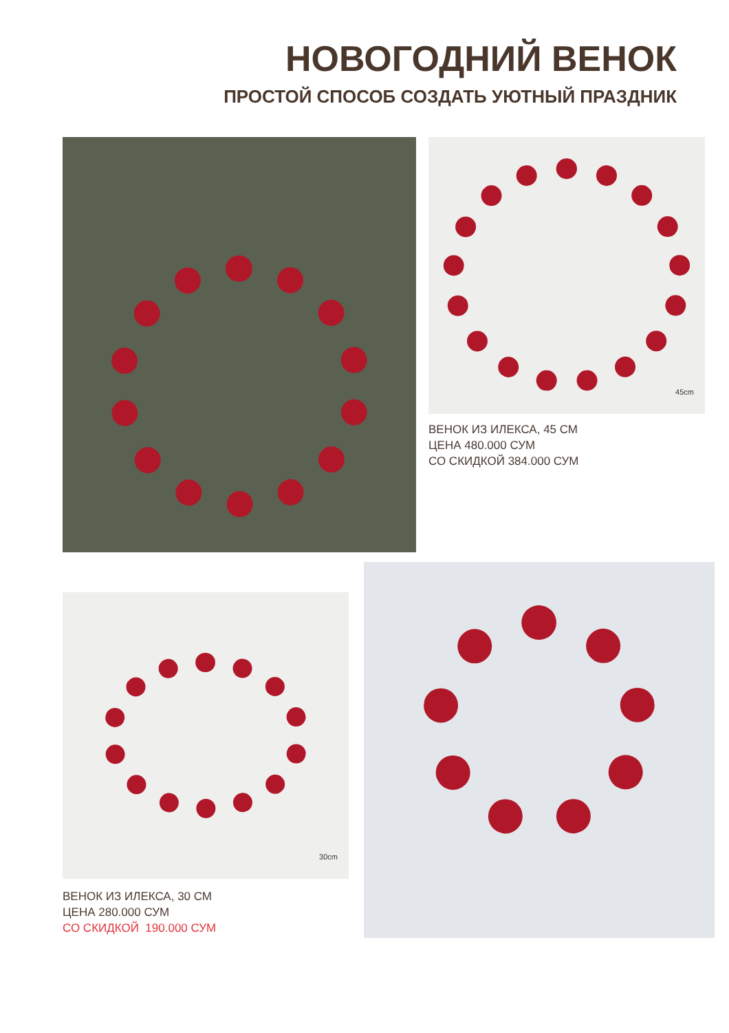НОВОГОДНИЙ ВЕНОК
ПРОСТОЙ СПОСОБ СОЗДАТЬ УЮТНЫЙ ПРАЗДНИК
45cm
ВЕНОК ИЗ ИЛЕКСА, 45 СМ
ЦЕНА 480.000 СУМ
СО СКИДКОЙ 384.000 СУМ
30cm
ВЕНОК ИЗ ИЛЕКСА, 30 СМ
ЦЕНА 280.000 СУМ
СО СКИДКОЙ 190.000 СУМ